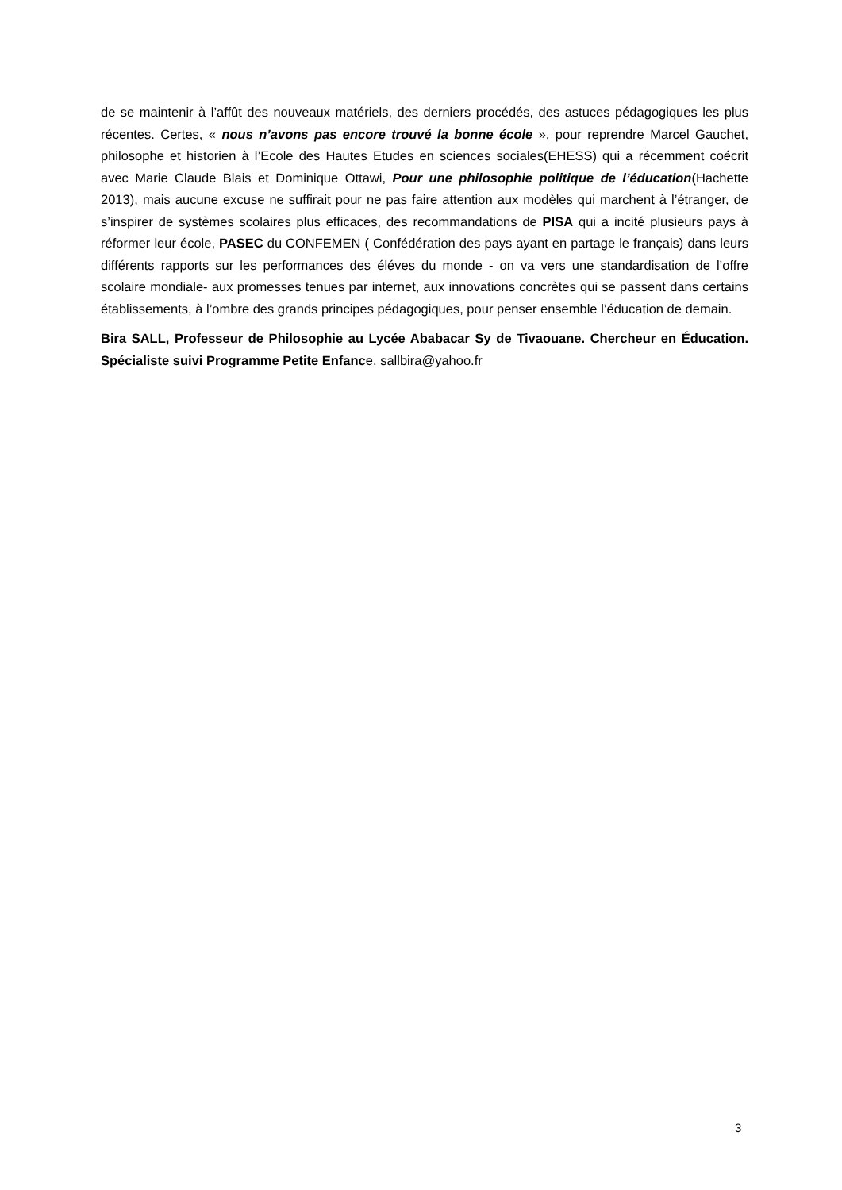de se maintenir à l’affût des nouveaux matériels, des derniers procédés, des astuces pédagogiques les plus récentes. Certes, « nous n’avons pas encore trouvé la bonne école », pour reprendre Marcel Gauchet, philosophe et historien à l’Ecole des Hautes Etudes en sciences sociales(EHESS) qui a récemment coécrit avec Marie Claude Blais et Dominique Ottawi, Pour une philosophie politique de l’éducation(Hachette 2013), mais aucune excuse ne suffirait pour ne pas faire attention aux modèles qui marchent à l’étranger, de s’inspirer de systèmes scolaires plus efficaces, des recommandations de PISA qui a incité plusieurs pays à réformer leur école, PASEC du CONFEMEN ( Confédération des pays ayant en partage le français) dans leurs différents rapports sur les performances des éléves du monde - on va vers une standardisation de l’offre scolaire mondiale- aux promesses tenues par internet, aux innovations concrètes qui se passent dans certains établissements, à l’ombre des grands principes pédagogiques, pour penser ensemble l’éducation de demain.
Bira SALL, Professeur de Philosophie au Lycée Ababacar Sy de Tivaouane. Chercheur en Éducation. Spécialiste suivi Programme Petite Enfance. sallbira@yahoo.fr
3